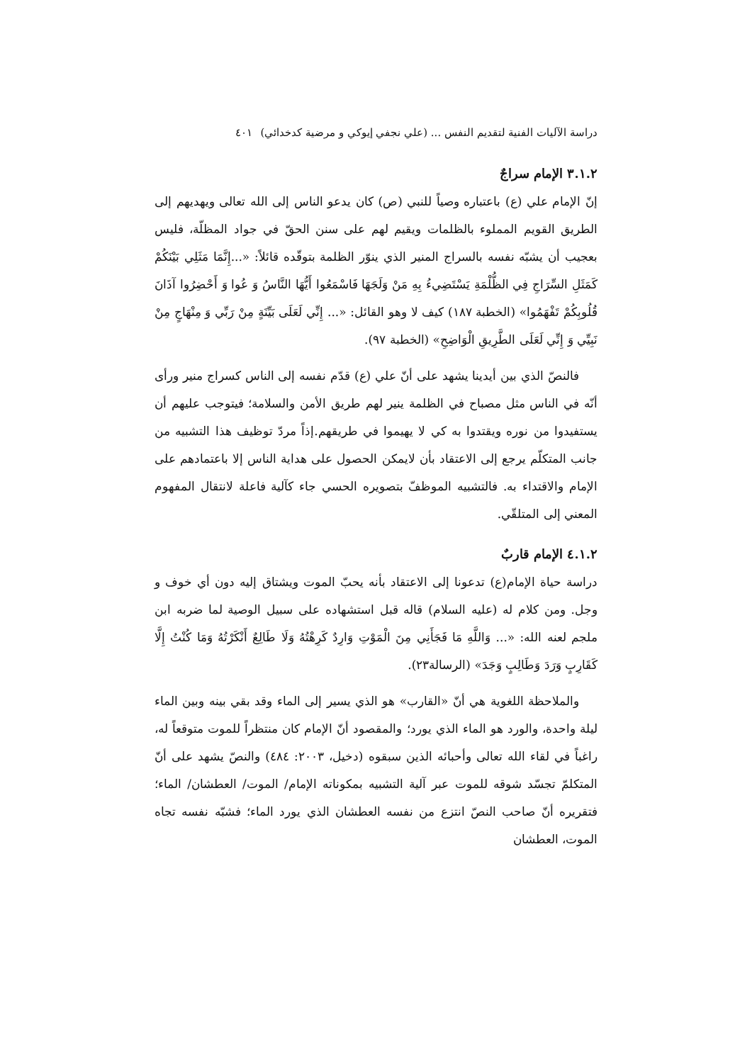دراسة الآليات الفنية لتقديم النفس ... (علي نجفي إيوكي و مرضية كدخدائي) ٤٠١
٣.١.٢ الإمام سراجٌ
إنّ الإمام علي (ع) باعتباره وصياً للنبي (ص) كان يدعو الناس إلى الله تعالى ويهديهم إلى الطريق القويم المملوء بالظلمات ويقيم لهم على سنن الحقّ في جواد المظلّة، فليس بعجيب أن يشبّه نفسه بالسراج المنير الذي ينوّر الظلمة بتوقّده قائلاً: «...إِنَّمَا مَثَلِي بَيْنَكُمْ كَمَثَلِ السِّرَاجِ فِي الظُّلْمَةِ يَسْتَضِيءُ بِهِ مَنْ وَلَجَهَا فَاسْمَعُوا أَيُّهَا النَّاسُ وَ عُوا وَ أَحْضِرُوا آذَانَ قُلُوبِكُمْ تَفْهَمُوا» (الخطبة ١٨٧) كيف لا وهو القائل: «... إِنِّي لَعَلَى بَيِّنَةٍ مِنْ رَبِّي وَ مِنْهَاجٍ مِنْ نَبِيِّي وَ إِنِّي لَعَلَى الطَّرِيقِ الْوَاضِحِ» (الخطبة ٩٧).
فالنصّ الذي بين أيدينا يشهد على أنّ علي (ع) قدّم نفسه إلى الناس كسراج منير ورأى أنّه في الناس مثل مصباح في الظلمة ينير لهم طريق الأمن والسلامة؛ فيتوجب عليهم أن يستفيدوا من نوره ويقتدوا به كي لا يهيموا في طريقهم.إذاً مردّ توظيف هذا التشبيه من جانب المتكلّم يرجع إلى الاعتقاد بأن لايمكن الحصول على هداية الناس إلا باعتمادهم على الإمام والاقتداء به. فالتشبيه الموظفّ بتصويره الحسي جاء كآلية فاعلة لانتقال المفهوم المعني إلى المتلقّي.
٤.١.٢ الإمام قاربٌ
دراسة حياة الإمام(ع) تدعونا إلى الاعتقاد بأنه يحبّ الموت ويشتاق إليه دون أي خوف و وجل. ومن كلام له (عليه السلام) قاله قبل استشهاده على سبيل الوصية لما ضربه ابن ملجم لعنه الله: «... وَاللَّهِ مَا فَجَأَنِي مِنَ الْمَوْتِ وَارِدٌ كَرِهْتُهُ وَلَا طَالِعٌ أَنْكَرْتُهُ وَمَا كُنْتُ إِلَّا كَقَارِبٍ وَرَدَ وَطَالِبٍ وَجَدَ» (الرسالة٢٣).
والملاحظة اللغوية هي أنّ «القارب» هو الذي يسير إلى الماء وقد بقي بينه وبين الماء ليلة واحدة، والورد هو الماء الذي يورد؛ والمقصود أنّ الإمام كان منتظراً للموت متوقعاً له، راغباً في لقاء الله تعالى وأحبائه الذين سبقوه (دخيل، ٢٠٠٣: ٤٨٤) والنصّ يشهد على أنّ المتكلمّ تجسّد شوقه للموت عبر آلية التشبيه بمكوناته الإمام/ الموت/ العطشان/ الماء؛ فتقريره أنّ صاحب النصّ انتزع من نفسه العطشان الذي يورد الماء؛ فشبّه نفسه تجاه الموت، العطشان